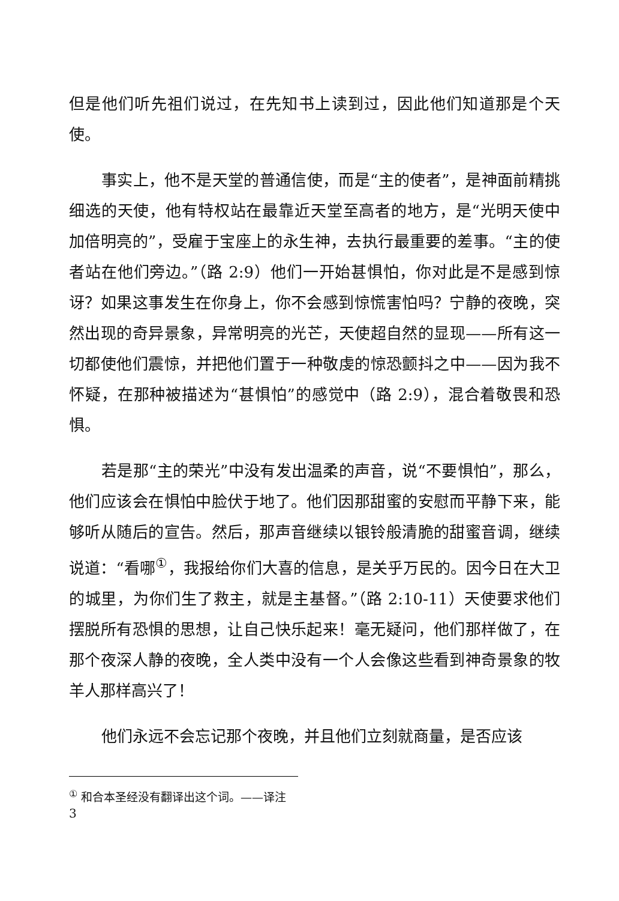但是他们听先祖们说过，在先知书上读到过，因此他们知道那是个天使。
事实上，他不是天堂的普通信使，而是“主的使者”，是神面前精挑细选的天使，他有特权站在最靠近天堂至高者的地方，是“光明天使中加倍明亮的”，受雇于宝座上的永生神，去执行最重要的差事。“主的使者站在他们旁边。”（路 2:9）他们一开始甚惧怕，你对此是不是感到惊讶？如果这事发生在你身上，你不会感到惊慌害怕吗？宁静的夜晚，突然出现的奇异景象，异常明亮的光芒，天使超自然的显现——所有这一切都使他们震惊，并把他们置于一种敬虔的惊恐颤抖之中——因为我不怀疑，在那种被描述为“甚惧怕”的感觉中（路 2:9），混合着敬畏和恐惧。
若是那“主的荣光”中没有发出温柔的声音，说“不要惧怕”，那么，他们应该会在惧怕中脸伏于地了。他们因那甜蜜的安慰而平静下来，能够听从随后的宣告。然后，那声音继续以银铃般清脆的甜蜜音调，继续说道：“看哪<sup>①</sup>，我报给你们大喜的信息，是关乎万民的。因今日在大卫的城里，为你们生了救主，就是主基督。”（路 2:10-11）天使要求他们摆脱所有恐惧的思想，让自己快乐起来！毫无疑问，他们那样做了，在那个夜深人静的夜晚，全人类中没有一个人会像这些看到神奇景象的牧羊人那样高兴了！
他们永远不会忘记那个夜晚，并且他们立刻就商量，是否应该
<sup>①</sup> 和合本圣经没有翻译出这个词。——译注
3